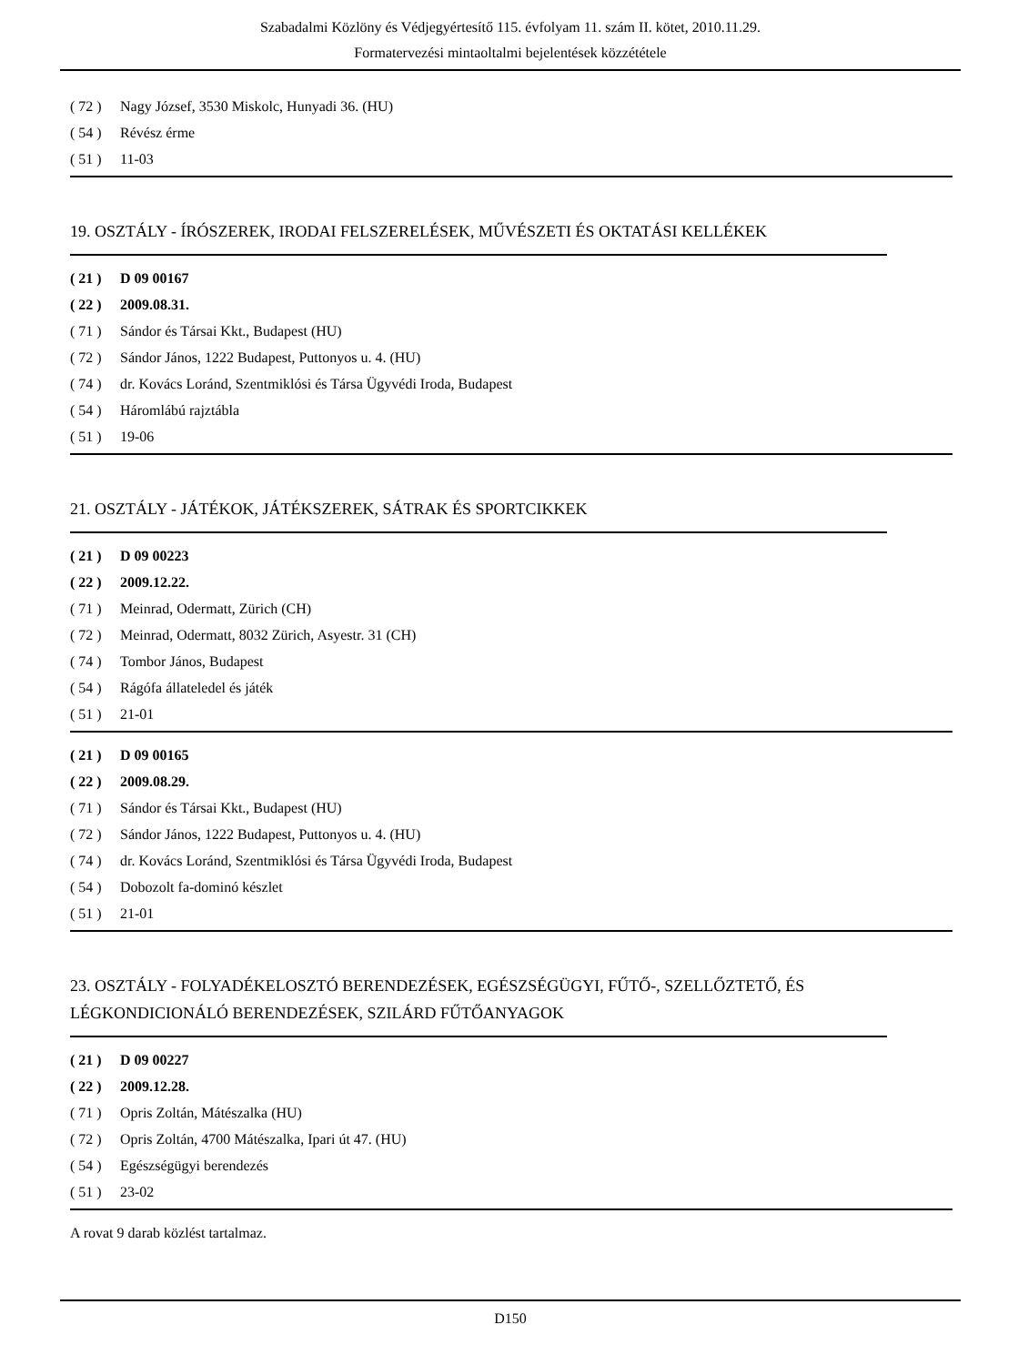Szabadalmi Közlöny és Védjegyértesítő 115. évfolyam 11. szám II. kötet, 2010.11.29.
Formatervezési mintaoltalmi bejelentések közzététele
( 72 ) Nagy József, 3530 Miskolc, Hunyadi 36. (HU)
( 54 ) Révész érme
( 51 ) 11-03
19. OSZTÁLY - ÍRÓSZEREK, IRODAI FELSZERELÉSEK, MŰVÉSZETI ÉS OKTATÁSI KELLÉKEK
( 21 ) D 09 00167
( 22 ) 2009.08.31.
( 71 ) Sándor és Társai Kkt., Budapest (HU)
( 72 ) Sándor János, 1222 Budapest, Puttonyos u. 4. (HU)
( 74 ) dr. Kovács Loránd, Szentmiklósi és Társa Ügyvédi Iroda, Budapest
( 54 ) Háromlábú rajztábla
( 51 ) 19-06
21. OSZTÁLY - JÁTÉKOK, JÁTÉKSZEREK, SÁTRAK ÉS SPORTCIKKEK
( 21 ) D 09 00223
( 22 ) 2009.12.22.
( 71 ) Meinrad, Odermatt, Zürich (CH)
( 72 ) Meinrad, Odermatt, 8032 Zürich, Asyestr. 31 (CH)
( 74 ) Tombor János, Budapest
( 54 ) Rágófa állateledel és játék
( 51 ) 21-01
( 21 ) D 09 00165
( 22 ) 2009.08.29.
( 71 ) Sándor és Társai Kkt., Budapest (HU)
( 72 ) Sándor János, 1222 Budapest, Puttonyos u. 4. (HU)
( 74 ) dr. Kovács Loránd, Szentmiklósi és Társa Ügyvédi Iroda, Budapest
( 54 ) Dobozolt fa-dominó készlet
( 51 ) 21-01
23. OSZTÁLY - FOLYADÉKELOSZTÓ BERENDEZÉSEK, EGÉSZSÉGÜGYI, FŰTŐ-, SZELLŐZTETŐ, ÉS LÉGKONDICIONÁLÓ BERENDEZÉSEK, SZILÁRD FŰTŐANYAGOK
( 21 ) D 09 00227
( 22 ) 2009.12.28.
( 71 ) Opris Zoltán, Mátészalka (HU)
( 72 ) Opris Zoltán, 4700 Mátészalka, Ipari út 47. (HU)
( 54 ) Egészségügyi berendezés
( 51 ) 23-02
A rovat 9 darab közlést tartalmaz.
D150